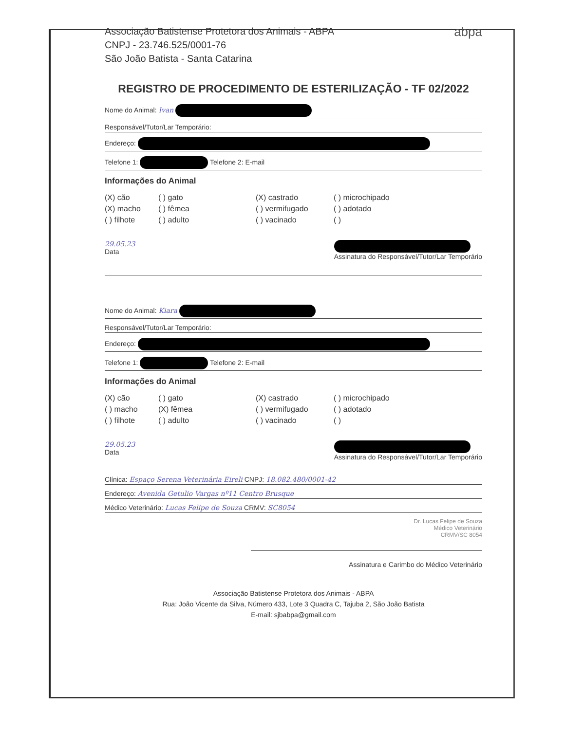Associação Batistense Protetora dos Animais - ABPA
CNPJ - 23.746.525/0001-76
São João Batista - Santa Catarina
abpa
REGISTRO DE PROCEDIMENTO DE ESTERILIZAÇÃO - TF 02/2022
Nome do Animal: Ivan
Responsável/Tutor/Lar Temporário:
Endereço:
Telefone 1: Telefone 2: E-mail
Informações do Animal
(X) cão ( ) gato (X) castrado ( ) microchipado (X) macho ( ) fêmea ( ) vermifugado ( ) adotado ( ) filhote ( ) adulto ( ) vacinado ( )
29.05.23
Data
Assinatura do Responsável/Tutor/Lar Temporário
Nome do Animal: Kiara
Responsável/Tutor/Lar Temporário:
Endereço:
Telefone 1: Telefone 2: E-mail
Informações do Animal
(X) cão ( ) gato (X) castrado ( ) microchipado ( ) macho (X) fêmea ( ) vermifugado ( ) adotado ( ) filhote ( ) adulto ( ) vacinado ( )
29.05.23
Data
Assinatura do Responsável/Tutor/Lar Temporário
Clínica: Espaço Serena Veterinária Eireli CNPJ: 18.082.480/0001-42
Endereço: Avenida Getulio Vargas nº11 Centro Brusque
Médico Veterinário: Lucas Felipe de Souza CRMV: SC8054
Dr. Lucas Felipe de Souza
Médico Veterinário
CRMV/SC 8054
Assinatura e Carimbo do Médico Veterinário
Associação Batistense Protetora dos Animais - ABPA
Rua: João Vicente da Silva, Número 433, Lote 3 Quadra C, Tajuba 2, São João Batista
E-mail: sjbabpa@gmail.com